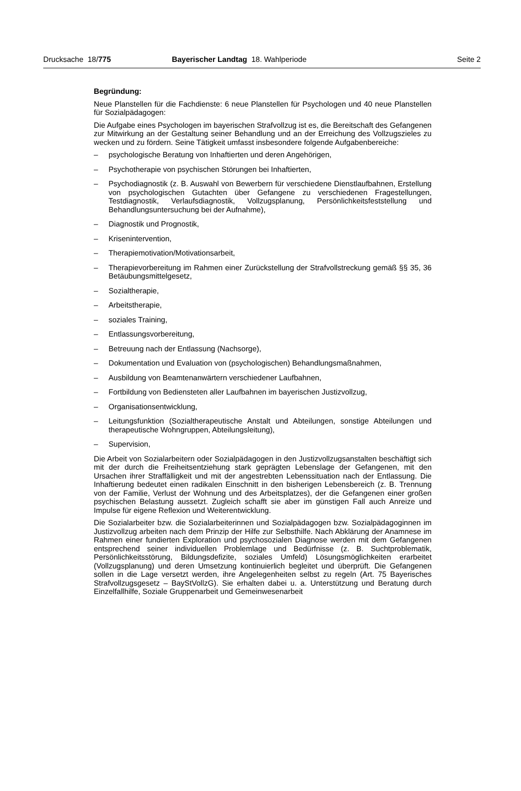Drucksache 18/775 Bayerischer Landtag 18. Wahlperiode
Seite 2
Begründung:
Neue Planstellen für die Fachdienste: 6 neue Planstellen für Psychologen und 40 neue Planstellen für Sozialpädagogen:
Die Aufgabe eines Psychologen im bayerischen Strafvollzug ist es, die Bereitschaft des Gefangenen zur Mitwirkung an der Gestaltung seiner Behandlung und an der Erreichung des Vollzugszieles zu wecken und zu fördern. Seine Tätigkeit umfasst insbesondere folgende Aufgabenbereiche:
– psychologische Beratung von Inhaftierten und deren Angehörigen,
– Psychotherapie von psychischen Störungen bei Inhaftierten,
– Psychodiagnostik (z. B. Auswahl von Bewerbern für verschiedene Dienstlaufbahnen, Erstellung von psychologischen Gutachten über Gefangene zu verschiedenen Fragestellungen, Testdiagnostik, Verlaufsdiagnostik, Vollzugsplanung, Persönlichkeitsfeststellung und Behandlungsuntersuchung bei der Aufnahme),
– Diagnostik und Prognostik,
– Krisenintervention,
– Therapiemotivation/Motivationsarbeit,
– Therapievorbereitung im Rahmen einer Zurückstellung der Strafvollstreckung gemäß §§ 35, 36 Betäubungsmittelgesetz,
– Sozialtherapie,
– Arbeitstherapie,
– soziales Training,
– Entlassungsvorbereitung,
– Betreuung nach der Entlassung (Nachsorge),
– Dokumentation und Evaluation von (psychologischen) Behandlungsmaßnahmen,
– Ausbildung von Beamtenanwärtern verschiedener Laufbahnen,
– Fortbildung von Bediensteten aller Laufbahnen im bayerischen Justizvollzug,
– Organisationsentwicklung,
– Leitungsfunktion (Sozialtherapeutische Anstalt und Abteilungen, sonstige Abteilungen und therapeutische Wohngruppen, Abteilungsleitung),
– Supervision,
Die Arbeit von Sozialarbeitern oder Sozialpädagogen in den Justizvollzugsanstalten beschäftigt sich mit der durch die Freiheitsentziehung stark geprägten Lebenslage der Gefangenen, mit den Ursachen ihrer Straffälligkeit und mit der angestrebten Lebenssituation nach der Entlassung. Die Inhaftierung bedeutet einen radikalen Einschnitt in den bisherigen Lebensbereich (z. B. Trennung von der Familie, Verlust der Wohnung und des Arbeitsplatzes), der die Gefangenen einer großen psychischen Belastung aussetzt. Zugleich schafft sie aber im günstigen Fall auch Anreize und Impulse für eigene Reflexion und Weiterentwicklung.
Die Sozialarbeiter bzw. die Sozialarbeiterinnen und Sozialpädagogen bzw. Sozialpädagoginnen im Justizvollzug arbeiten nach dem Prinzip der Hilfe zur Selbsthilfe. Nach Abklärung der Anamnese im Rahmen einer fundierten Exploration und psychosozialen Diagnose werden mit dem Gefangenen entsprechend seiner individuellen Problemlage und Bedürfnisse (z. B. Suchtproblematik, Persönlichkeitsstörung, Bildungsdefizite, soziales Umfeld) Lösungsmöglichkeiten erarbeitet (Vollzugsplanung) und deren Umsetzung kontinuierlich begleitet und überprüft. Die Gefangenen sollen in die Lage versetzt werden, ihre Angelegenheiten selbst zu regeln (Art. 75 Bayerisches Strafvollzugsgesetz – BayStVollzG). Sie erhalten dabei u. a. Unterstützung und Beratung durch Einzelfallhilfe, Soziale Gruppenarbeit und Gemeinwesenarbeit